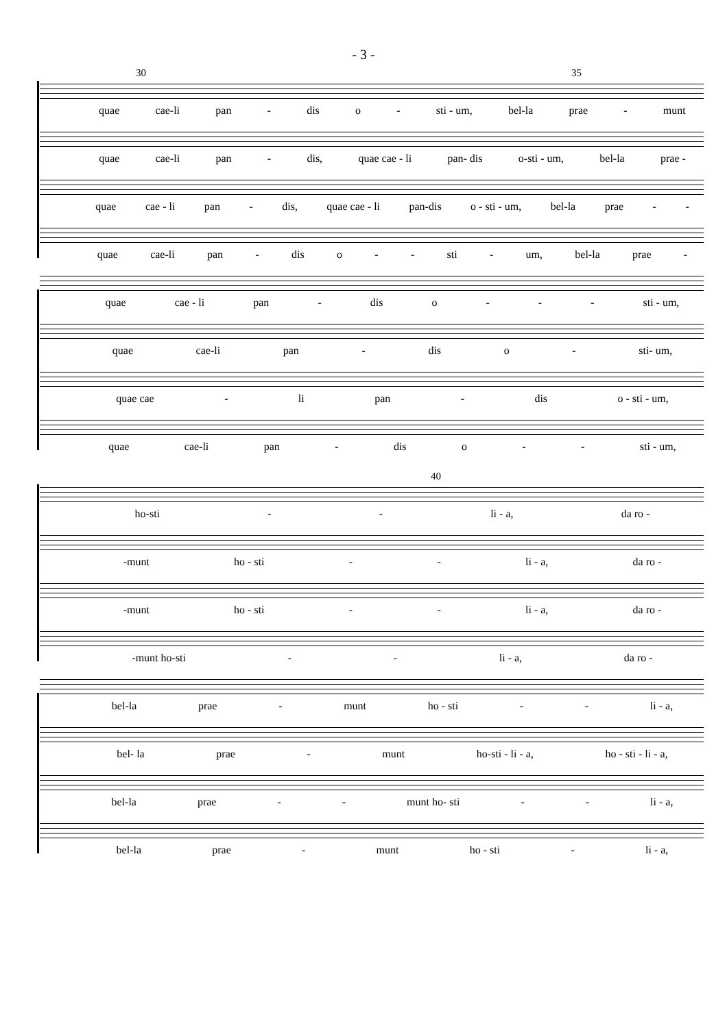- 3 -
30 35
quae cae-li pan - dis o - sti - um, bel-la prae - munt
quae cae-li pan - dis, quae cae - li pan- dis o-sti - um, bel-la prae -
quae cae - li pan - dis, quae cae - li pan-dis o - sti - um, bel-la prae - -
quae cae-li pan - dis o - - sti - um, bel-la prae -
quae cae - li pan - dis o - - - sti - um,
quae cae-li pan - dis o - sti- um,
quae cae - li pan - dis o - sti - um,
quae cae-li pan - dis o - - sti - um,
40
ho-sti - - li - a, da ro -
-munt ho - sti - - li - a, da ro -
-munt ho - sti - - li - a, da ro -
-munt ho-sti - - li - a, da ro -
bel-la prae - munt ho - sti - - li - a,
bel- la prae - munt ho-sti - li - a, ho - sti - li - a,
bel-la prae - - munt ho- sti - - li - a,
bel-la prae - munt ho - sti - li - a,